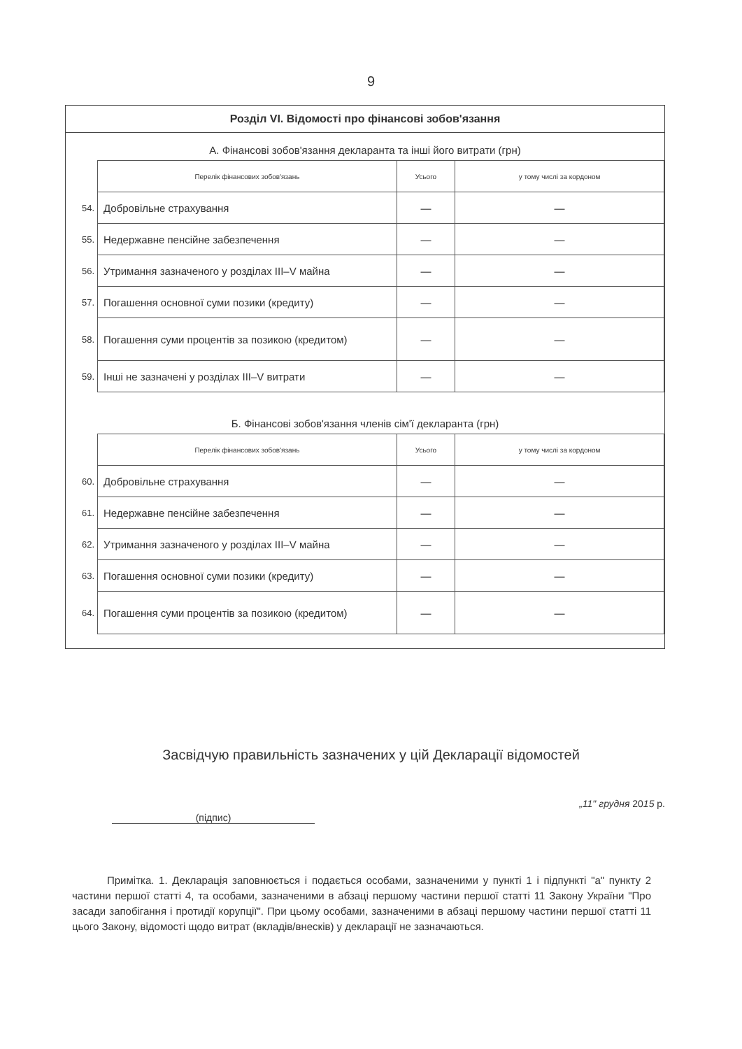9
Розділ VI. Відомості про фінансові зобов'язання
А. Фінансові зобов'язання декларанта та інші його витрати (грн)
| | Перелік фінансових зобов'язань | Усього | у тому числі за кордоном |
| 54. | Добровільне страхування | — | — |
| 55. | Недержавне пенсійне забезпечення | — | — |
| 56. | Утримання зазначеного у розділах III–V майна | — | — |
| 57. | Погашення основної суми позики (кредиту) | — | — |
| 58. | Погашення суми процентів за позикою (кредитом) | — | — |
| 59. | Інші не зазначені у розділах III–V витрати | — | — |
Б. Фінансові зобов'язання членів сім'ї декларанта (грн)
| | Перелік фінансових зобов'язань | Усього | у тому числі за кордоном |
| 60. | Добровільне страхування | — | — |
| 61. | Недержавне пенсійне забезпечення | — | — |
| 62. | Утримання зазначеного у розділах III–V майна | — | — |
| 63. | Погашення основної суми позики (кредиту) | — | — |
| 64. | Погашення суми процентів за позикою (кредитом) | — | — |
Засвідчую правильність зазначених у цій Декларації відомостей
(підпис)
„11" грудня 2015 р.
Примітка. 1. Декларація заповнюється і подається особами, зазначеними у пункті 1 і підпункті "а" пункту 2 частини першої статті 4, та особами, зазначеними в абзаці першому частини першої статті 11 Закону України "Про засади запобігання і протидії корупції". При цьому особами, зазначеними в абзаці першому частини першої статті 11 цього Закону, відомості щодо витрат (вкладів/внесків) у декларації не зазначаються.